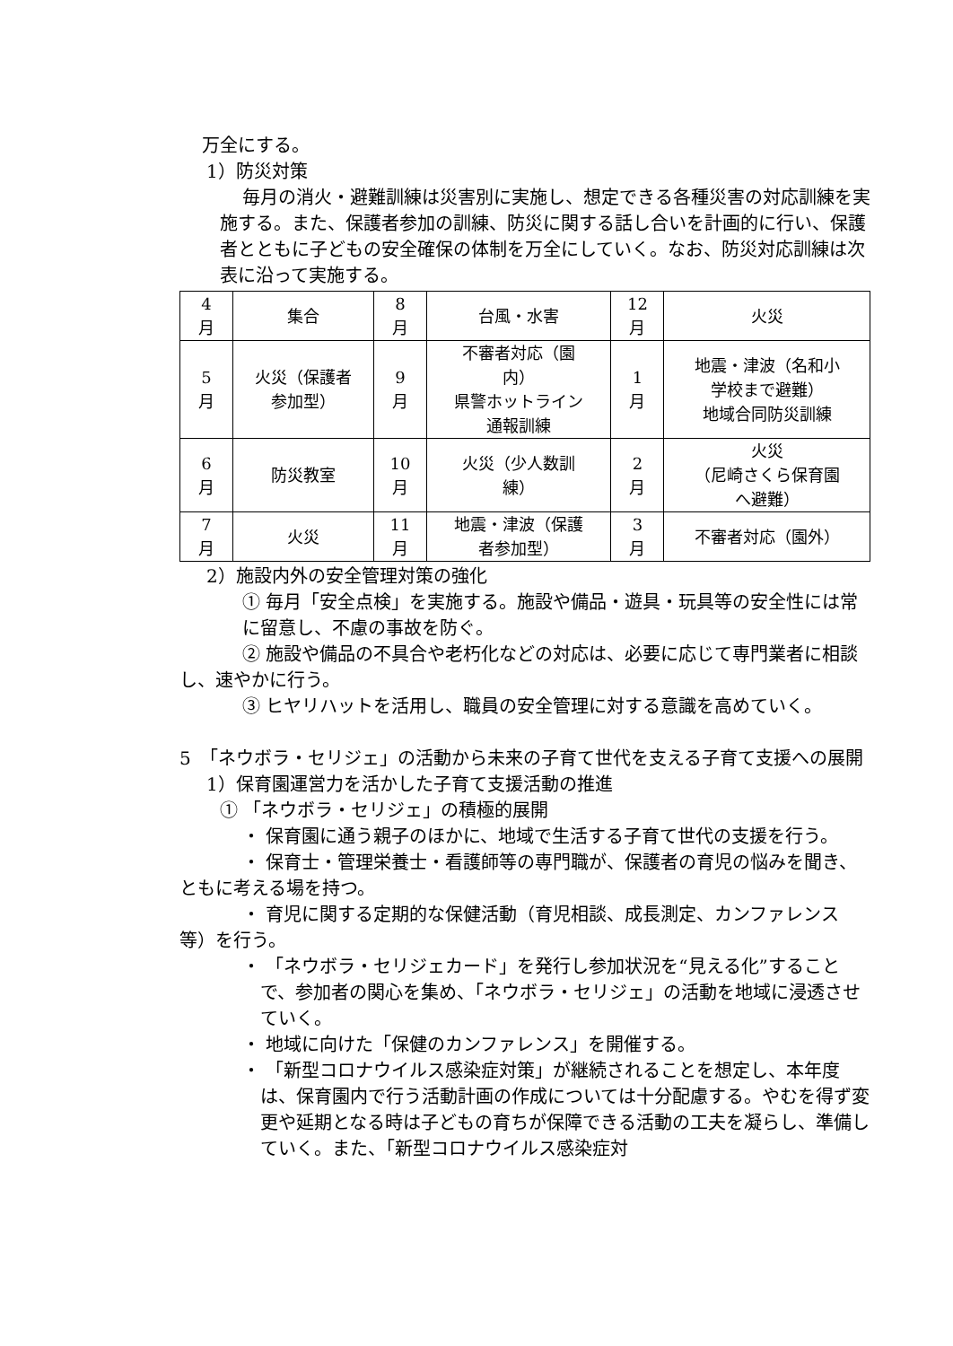万全にする。
1）防災対策
毎月の消火・避難訓練は災害別に実施し、想定できる各種災害の対応訓練を実施する。また、保護者参加の訓練、防災に関する話し合いを計画的に行い、保護者とともに子どもの安全確保の体制を万全にしていく。なお、防災対応訓練は次表に沿って実施する。
| 4 月 | 集合 | 8 月 | 台風・水害 | 12 月 | 火災 |
| 5 月 | 火災（保護者 参加型） | 9 月 | 不審者対応（園 内） 県警ホットライン 通報訓練 | 1 月 | 地震・津波（名和小 学校まで避難） 地域合同防災訓練 |
| 6 月 | 防災教室 | 10 月 | 火災（少人数訓 練） | 2 月 | 火災 （尼崎さくら保育園 へ避難） |
| 7 月 | 火災 | 11 月 | 地震・津波（保護 者参加型） | 3 月 | 不審者対応（園外） |
2）施設内外の安全管理対策の強化
① 毎月「安全点検」を実施する。施設や備品・遊具・玩具等の安全性には常に留意し、不慮の事故を防ぐ。
② 施設や備品の不具合や老朽化などの対応は、必要に応じて専門業者に相談し、速やかに行う。
③ ヒヤリハットを活用し、職員の安全管理に対する意識を高めていく。
5　「ネウボラ・セリジェ」の活動から未来の子育て世代を支える子育て支援への展開
1）保育園運営力を活かした子育て支援活動の推進
① 「ネウボラ・セリジェ」の積極的展開
・ 保育園に通う親子のほかに、地域で生活する子育て世代の支援を行う。
・ 保育士・管理栄養士・看護師等の専門職が、保護者の育児の悩みを聞き、ともに考える場を持つ。
・ 育児に関する定期的な保健活動（育児相談、成長測定、カンファレンス等）を行う。
・ 「ネウボラ・セリジェカード」を発行し参加状況を“見える化”することで、参加者の関心を集め、「ネウボラ・セリジェ」の活動を地域に浸透させていく。
・ 地域に向けた「保健のカンファレンス」を開催する。
・ 「新型コロナウイルス感染症対策」が継続されることを想定し、本年度は、保育園内で行う活動計画の作成については十分配慮する。やむを得ず変更や延期となる時は子どもの育ちが保障できる活動の工夫を凝らし、準備していく。また、「新型コロナウイルス感染症対